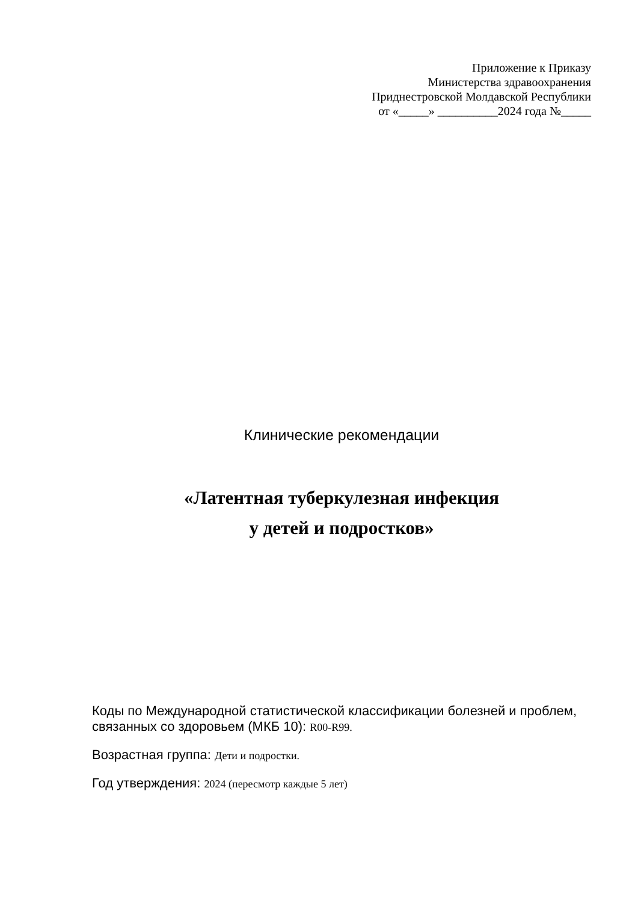Приложение к Приказу
Министерства здравоохранения
Приднестровской Молдавской Республики
от «_____» __________2024 года №_____
Клинические рекомендации
«Латентная туберкулезная инфекция
у детей и подростков»
Коды по Международной статистической классификации болезней и проблем, связанных со здоровьем (МКБ 10): R00-R99.
Возрастная группа: Дети и подростки.
Год утверждения: 2024 (пересмотр каждые 5 лет)